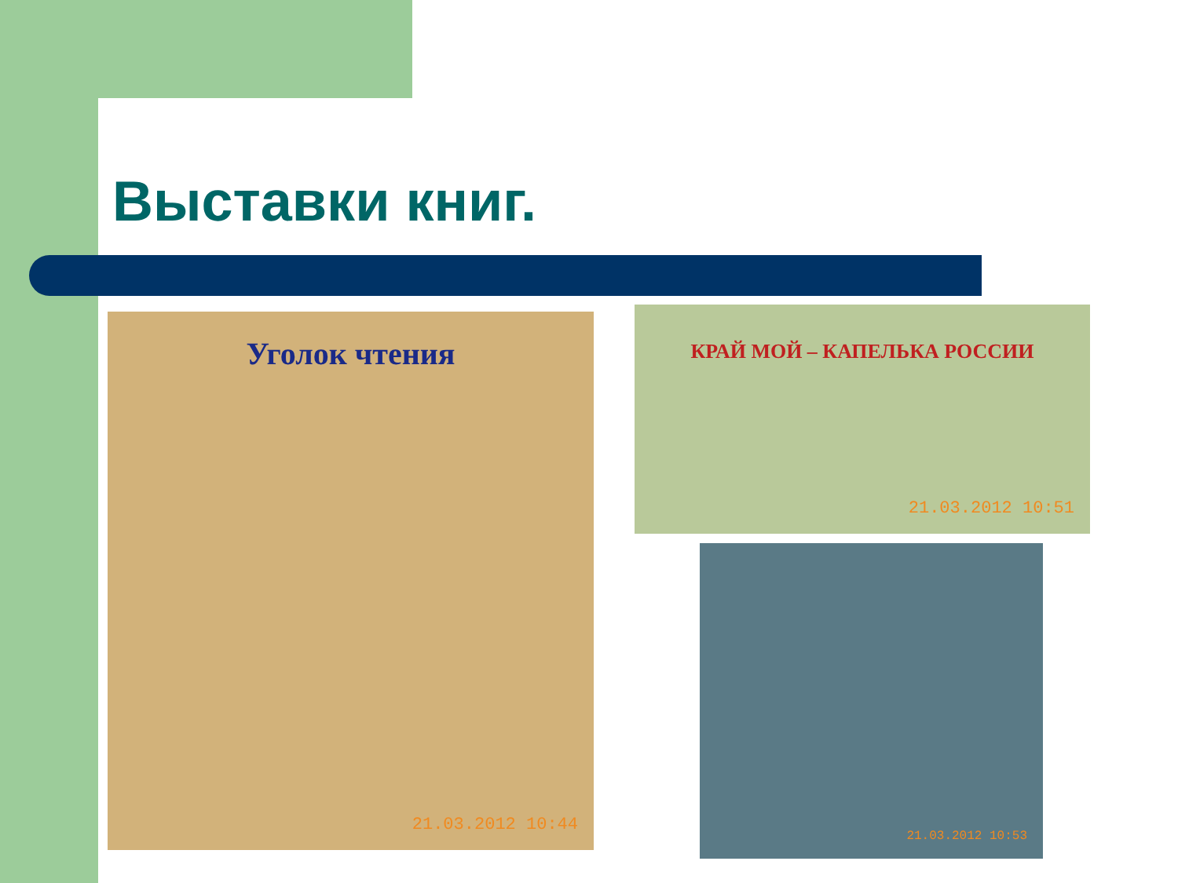Выставки книг.
Уголок чтения
21.03.2012 10:44
КРАЙ МОЙ – КАПЕЛЬКА РОССИИ
21.03.2012 10:51
21.03.2012 10:53